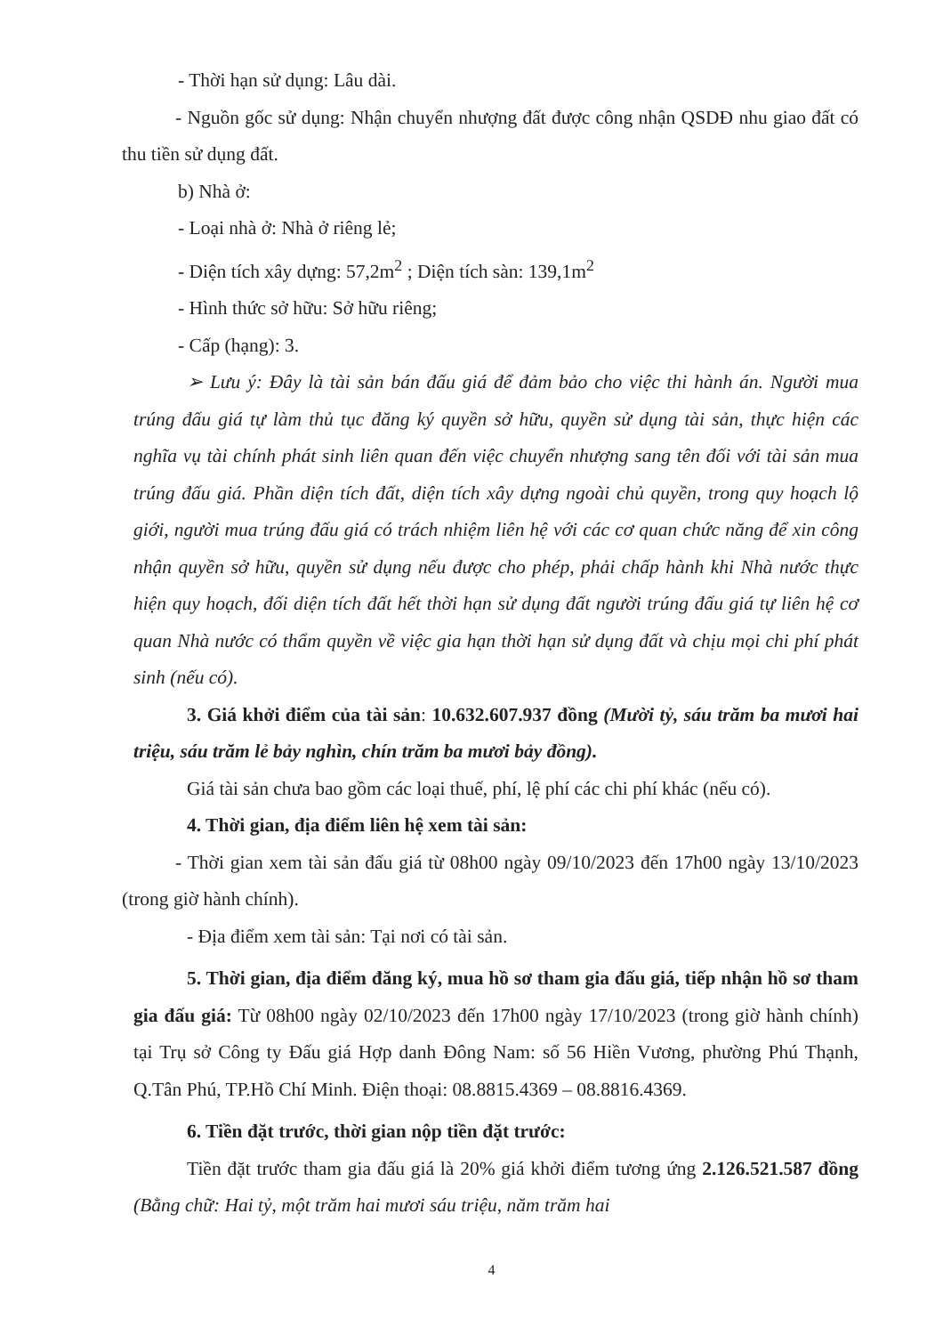- Thời hạn sử dụng: Lâu dài.
- Nguồn gốc sử dụng: Nhận chuyển nhượng đất được công nhận QSDĐ nhu giao đất có thu tiền sử dụng đất.
b) Nhà ở:
- Loại nhà ở: Nhà ở riêng lẻ;
- Diện tích xây dựng: 57,2m<sup>2</sup> ; Diện tích sàn: 139,1m<sup>2</sup>
- Hình thức sở hữu: Sở hữu riêng;
- Cấp (hạng): 3.
➢ Lưu ý: Đây là tài sản bán đấu giá để đảm bảo cho việc thi hành án. Người mua trúng đấu giá tự làm thủ tục đăng ký quyền sở hữu, quyền sử dụng tài sản, thực hiện các nghĩa vụ tài chính phát sinh liên quan đến việc chuyển nhượng sang tên đối với tài sản mua trúng đấu giá. Phần diện tích đất, diện tích xây dựng ngoài chủ quyền, trong quy hoạch lộ giới, người mua trúng đấu giá có trách nhiệm liên hệ với các cơ quan chức năng để xin công nhận quyền sở hữu, quyền sử dụng nếu được cho phép, phải chấp hành khi Nhà nước thực hiện quy hoạch, đối diện tích đất hết thời hạn sử dụng đất người trúng đấu giá tự liên hệ cơ quan Nhà nước có thẩm quyền về việc gia hạn thời hạn sử dụng đất và chịu mọi chi phí phát sinh (nếu có).
3. Giá khởi điểm của tài sản: 10.632.607.937 đồng (Mười tỷ, sáu trăm ba mươi hai triệu, sáu trăm lẻ bảy nghìn, chín trăm ba mươi bảy đồng).
Giá tài sản chưa bao gồm các loại thuế, phí, lệ phí các chi phí khác (nếu có).
4. Thời gian, địa điểm liên hệ xem tài sản:
- Thời gian xem tài sản đấu giá từ 08h00 ngày 09/10/2023 đến 17h00 ngày 13/10/2023 (trong giờ hành chính).
- Địa điểm xem tài sản: Tại nơi có tài sản.
5. Thời gian, địa điểm đăng ký, mua hồ sơ tham gia đấu giá, tiếp nhận hồ sơ tham gia đấu giá: Từ 08h00 ngày 02/10/2023 đến 17h00 ngày 17/10/2023 (trong giờ hành chính) tại Trụ sở Công ty Đấu giá Hợp danh Đông Nam: số 56 Hiền Vương, phường Phú Thạnh, Q.Tân Phú, TP.Hồ Chí Minh. Điện thoại: 08.8815.4369 – 08.8816.4369.
6. Tiền đặt trước, thời gian nộp tiền đặt trước:
Tiền đặt trước tham gia đấu giá là 20% giá khởi điểm tương ứng 2.126.521.587 đồng (Bằng chữ: Hai tỷ, một trăm hai mươi sáu triệu, năm trăm hai
4